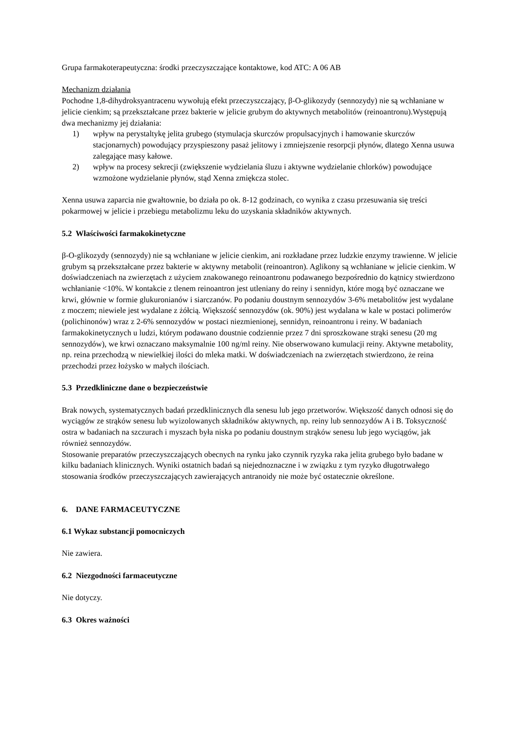Grupa farmakoterapeutyczna: środki przeczyszczające kontaktowe, kod ATC: A 06 AB
Mechanizm działania
Pochodne 1,8-dihydroksyantracenu wywołują efekt przeczyszczający, β-O-glikozydy (sennozydy) nie są wchłaniane w jelicie cienkim; są przekształcane przez bakterie w jelicie grubym do aktywnych metabolitów (reinoantronu).Występują dwa mechanizmy jej działania:
1) wpływ na perystaltykę jelita grubego (stymulacja skurczów propulsacyjnych i hamowanie skurczów stacjonarnych) powodujący przyspieszony pasaż jelitowy i zmniejszenie resorpcji płynów, dlatego Xenna usuwa zalegające masy kałowe.
2) wpływ na procesy sekrecji (zwiększenie wydzielania śluzu i aktywne wydzielanie chlorków) powodujące wzmożone wydzielanie płynów, stąd Xenna zmiękcza stolec.
Xenna usuwa zaparcia nie gwałtownie, bo działa po ok. 8-12 godzinach, co wynika z czasu przesuwania się treści pokarmowej w jelicie i przebiegu metabolizmu leku do uzyskania składników aktywnych.
5.2 Właściwości farmakokinetyczne
β-O-glikozydy (sennozydy) nie są wchłaniane w jelicie cienkim, ani rozkładane przez ludzkie enzymy trawienne. W jelicie grubym są przekształcane przez bakterie w aktywny metabolit (reinoantron). Aglikony są wchłaniane w jelicie cienkim. W doświadczeniach na zwierzętach z użyciem znakowanego reinoantronu podawanego bezpośrednio do kątnicy stwierdzono wchłanianie <10%. W kontakcie z tlenem reinoantron jest utleniany do reiny i sennidyn, które mogą być oznaczane we krwi, głównie w formie glukuronianów i siarczanów. Po podaniu doustnym sennozydów 3-6% metabolitów jest wydalane z moczem; niewiele jest wydalane z żółcią. Większość sennozydów (ok. 90%) jest wydalana w kale w postaci polimerów (polichinonów) wraz z 2-6% sennozydów w postaci niezmienionej, sennidyn, reinoantronu i reiny. W badaniach farmakokinetycznych u ludzi, którym podawano doustnie codziennie przez 7 dni sproszkowane strąki senesu (20 mg sennozydów), we krwi oznaczano maksymalnie 100 ng/ml reiny. Nie obserwowano kumulacji reiny. Aktywne metabolity, np. reina przechodzą w niewielkiej ilości do mleka matki. W doświadczeniach na zwierzętach stwierdzono, że reina przechodzi przez łożysko w małych ilościach.
5.3 Przedkliniczne dane o bezpieczeństwie
Brak nowych, systematycznych badań przedklinicznych dla senesu lub jego przetworów. Większość danych odnosi się do wyciągów ze strąków senesu lub wyizolowanych składników aktywnych, np. reiny lub sennozydów A i B. Toksyczność ostra w badaniach na szczurach i myszach była niska po podaniu doustnym strąków senesu lub jego wyciągów, jak również sennozydów.
Stosowanie preparatów przeczyszczających obecnych na rynku jako czynnik ryzyka raka jelita grubego było badane w kilku badaniach klinicznych. Wyniki ostatnich badań są niejednoznaczne i w związku z tym ryzyko długotrwałego stosowania środków przeczyszczających zawierających antranoidy nie może być ostatecznie określone.
6. DANE FARMACEUTYCZNE
6.1 Wykaz substancji pomocniczych
Nie zawiera.
6.2 Niezgodności farmaceutyczne
Nie dotyczy.
6.3 Okres ważności